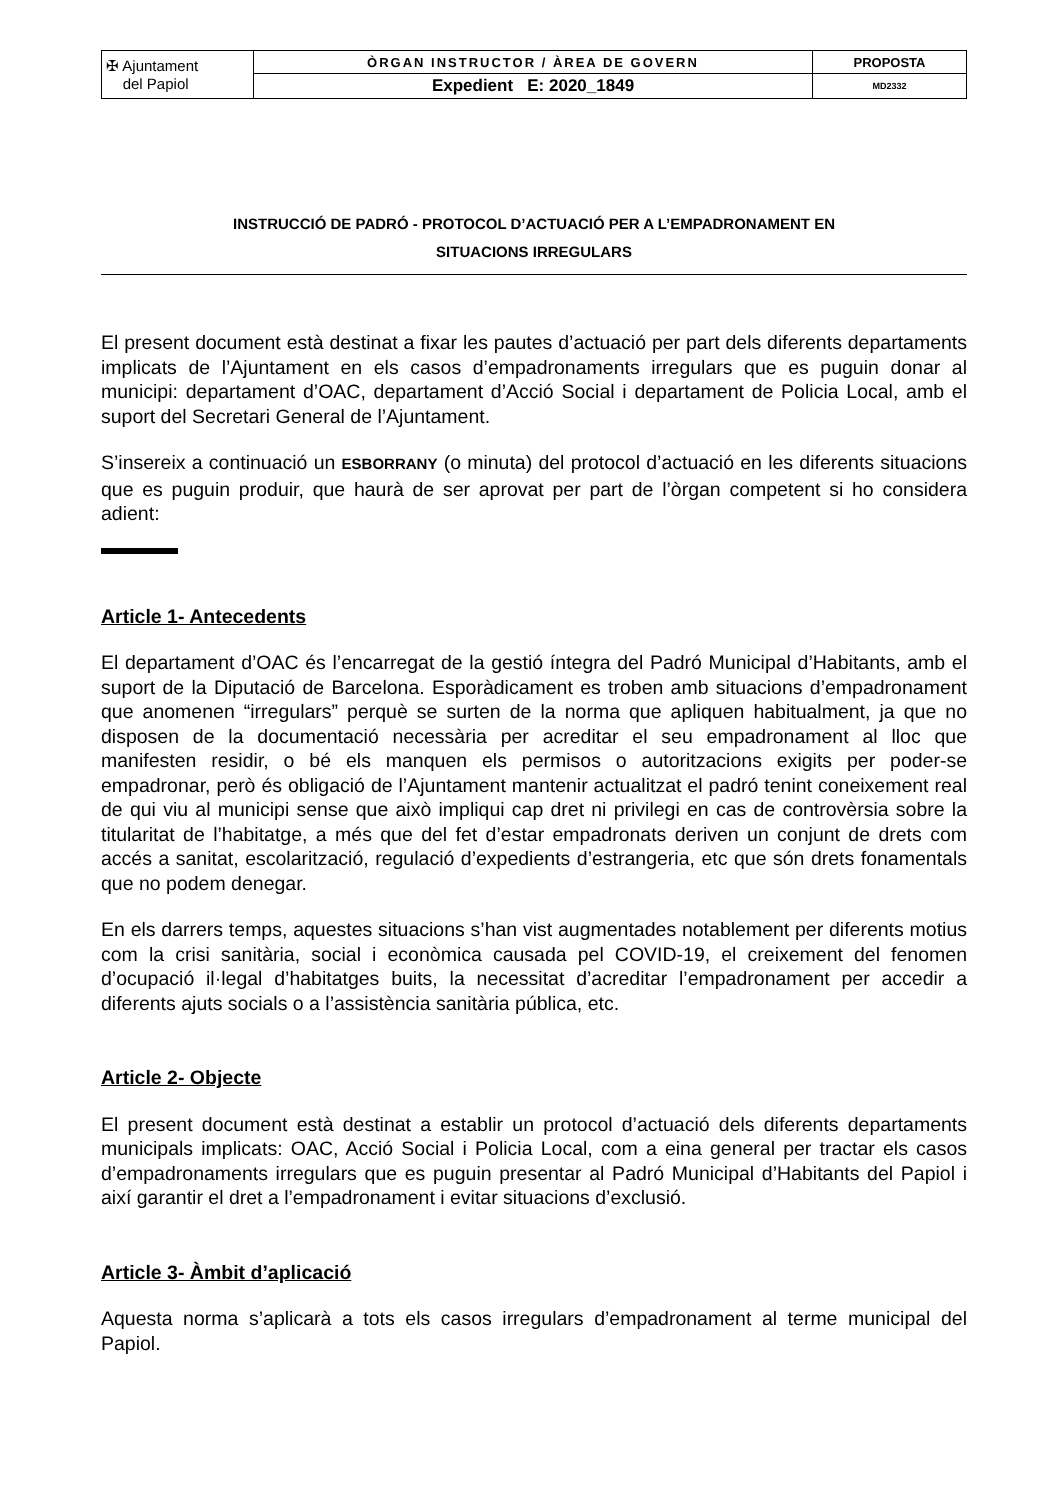| ✠ Ajuntament del Papiol | ÒRGAN INSTRUCTOR / ÀREA DE GOVERN | PROPOSTA |
| | Expedient E: 2020_1849 | MD2332 |
INSTRUCCIÓ DE PADRÓ - PROTOCOL D’ACTUACIÓ PER A L’EMPADRONAMENT EN
SITUACIONS IRREGULARS
El present document està destinat a fixar les pautes d’actuació per part dels diferents departaments implicats de l’Ajuntament en els casos d’empadronaments irregulars que es puguin donar al municipi: departament d’OAC, departament d’Acció Social i departament de Policia Local, amb el suport del Secretari General de l’Ajuntament.
S’insereix a continuació un ESBORRANY (o minuta) del protocol d’actuació en les diferents situacions que es puguin produir, que haurà de ser aprovat per part de l’òrgan competent si ho considera adient:
Article 1- Antecedents
El departament d’OAC és l’encarregat de la gestió íntegra del Padró Municipal d’Habitants, amb el suport de la Diputació de Barcelona. Esporàdicament es troben amb situacions d’empadronament que anomenen “irregulars” perquè se surten de la norma que apliquen habitualment, ja que no disposen de la documentació necessària per acreditar el seu empadronament al lloc que manifesten residir, o bé els manquen els permisos o autoritzacions exigits per poder-se empadronar, però és obligació de l’Ajuntament mantenir actualitzat el padró tenint coneixement real de qui viu al municipi sense que això impliqui cap dret ni privilegi en cas de controvèrsia sobre la titularitat de l’habitatge, a més que del fet d’estar empadronats deriven un conjunt de drets com accés a sanitat, escolarització, regulació d’expedients d’estrangeria, etc que són drets fonamentals que no podem denegar.
En els darrers temps, aquestes situacions s’han vist augmentades notablement per diferents motius com la crisi sanitària, social i econòmica causada pel COVID-19, el creixement del fenomen d’ocupació il·legal d’habitatges buits, la necessitat d’acreditar l’empadronament per accedir a diferents ajuts socials o a l’assistència sanitària pública, etc.
Article 2- Objecte
El present document està destinat a establir un protocol d’actuació dels diferents departaments municipals implicats: OAC, Acció Social i Policia Local, com a eina general per tractar els casos d’empadronaments irregulars que es puguin presentar al Padró Municipal d’Habitants del Papiol i així garantir el dret a l’empadronament i evitar situacions d’exclusió.
Article 3- Àmbit d’aplicació
Aquesta norma s’aplicarà a tots els casos irregulars d’empadronament al terme municipal del Papiol.